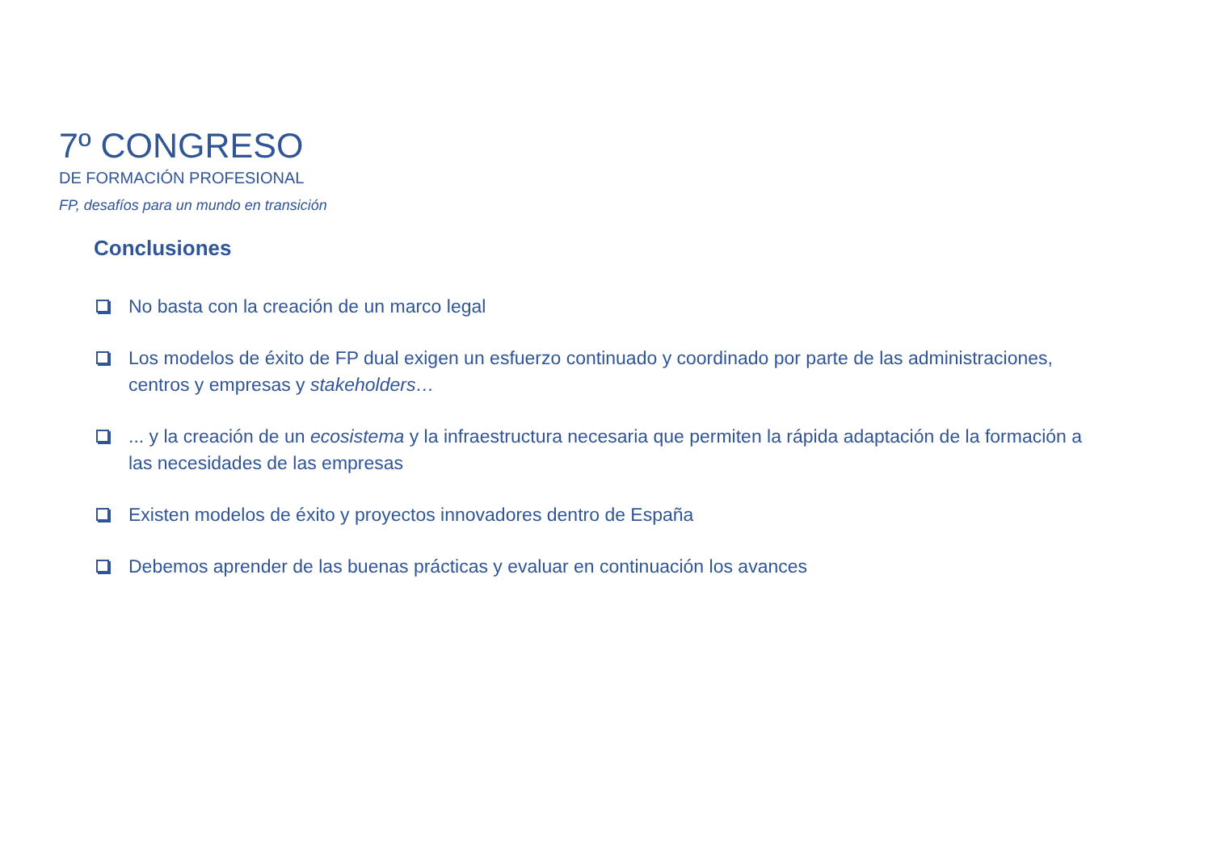7º CONGRESO
DE FORMACIÓN PROFESIONAL
FP, desafíos para un mundo en transición
Conclusiones
No basta con la creación de un marco legal
Los modelos de éxito de FP dual exigen un esfuerzo continuado y coordinado por parte de las administraciones, centros y empresas y stakeholders…
... y la creación de un ecosistema y la infraestructura necesaria que permiten la rápida adaptación de la formación a las necesidades de las empresas
Existen modelos de éxito y proyectos innovadores dentro de España
Debemos aprender de las buenas prácticas y evaluar en continuación los avances